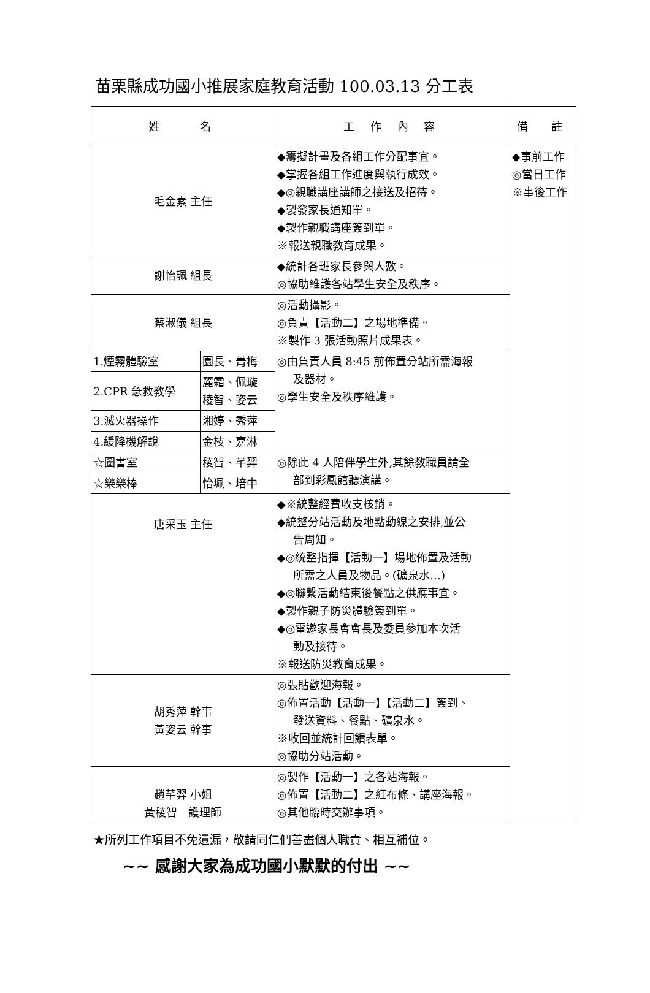苗栗縣成功國小推展家庭教育活動 100.03.13 分工表
| 姓 名 | | 工 作 內 容 | 備 註 |
| --- | --- | --- | --- |
| 毛金素 主任 | | ◆籌擬計畫及各組工作分配事宜。 ◆掌握各組工作進度與執行成效。 ◆◎親職講座講師之接送及招待。 ◆製發家長通知單。 ◆製作親職講座簽到單。 ※報送親職教育成果。 | ◆事前工作 ◎當日工作 ※事後工作 |
| 謝怡珮 組長 | | ◆統計各班家長參與人數。 ◎協助維護各站學生安全及秩序。 | |
| 蔡淑儀 組長 | | ◎活動攝影。 ◎負責【活動二】之場地準備。 ※製作 3 張活動照片成果表。 | |
| 1.煙霧體驗室 | 園長、菁梅 | ◎由負責人員 8:45 前佈置分站所需海報 及器材。 ◎學生安全及秩序維護。 | |
| 2.CPR 急救教學 | 麗霜、佩璇 稜智、姿云 | | |
| 3.滅火器操作 | 湘婷、秀萍 | | |
| 4.緩降機解說 | 金枝、嘉淋 | | |
| ☆圖書室 | 稜智、芊羿 | ◎除此 4 人陪伴學生外,其餘教職員請全 部到彩鳳館聽演講。 | |
| ☆樂樂棒 | 怡珮、培中 | | |
| 唐采玉 主任 | | ◆※統整經費收支核銷。 ◆統整分站活動及地點動線之安排,並公 告周知。 ◆◎統整指揮【活動一】場地佈置及活動 所需之人員及物品。(礦泉水…) ◆◎聯繫活動結束後餐點之供應事宜。 ◆製作親子防災體驗簽到單。 ◆◎電邀家長會會長及委員參加本次活 動及接待。 ※報送防災教育成果。 | |
| 胡秀萍 幹事 黃姿云 幹事 | | ◎張貼歡迎海報。 ◎佈置活動【活動一】【活動二】簽到、 發送資料、餐點、礦泉水。 ※收回並統計回饋表單。 ◎協助分站活動。 | |
| 趙芊羿 小姐 黃稜智 護理師 | | ◎製作【活動一】之各站海報。 ◎佈置【活動二】之紅布條、講座海報。 ◎其他臨時交辦事項。 | |
★所列工作項目不免遺漏，敬請同仁們善盡個人職責、相互補位。
~~ 感謝大家為成功國小默默的付出 ~~